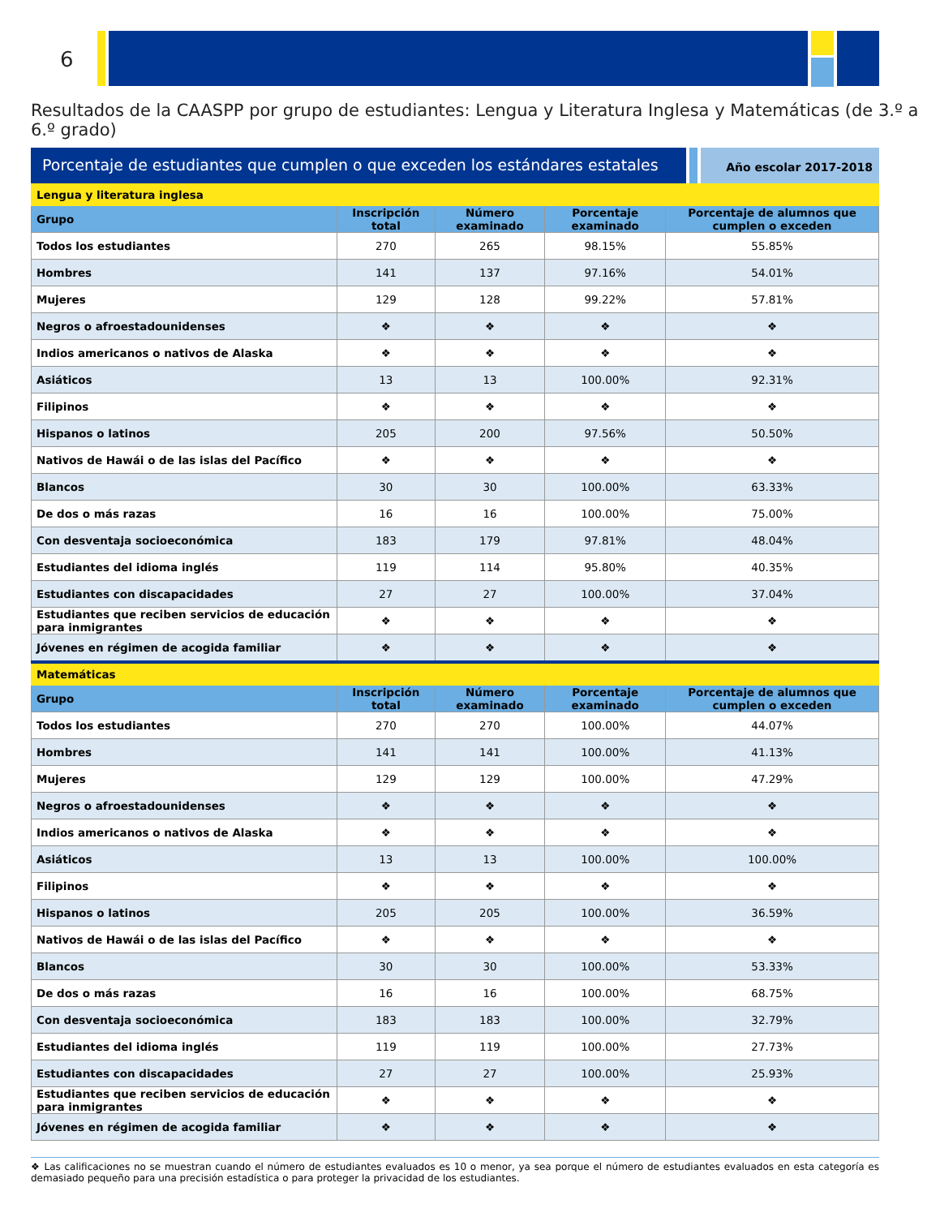6
Resultados de la CAASPP por grupo de estudiantes: Lengua y Literatura Inglesa y Matemáticas (de 3.º a 6.º grado)
Porcentaje de estudiantes que cumplen o que exceden los estándares estatales
Año escolar 2017-2018
| Lengua y literatura inglesa | | | | |
| Grupo | Inscripción total | Número examinado | Porcentaje examinado | Porcentaje de alumnos que cumplen o exceden |
| Todos los estudiantes | 270 | 265 | 98.15% | 55.85% |
| Hombres | 141 | 137 | 97.16% | 54.01% |
| Mujeres | 129 | 128 | 99.22% | 57.81% |
| Negros o afroestadounidenses | ❖ | ❖ | ❖ | ❖ |
| Indios americanos o nativos de Alaska | ❖ | ❖ | ❖ | ❖ |
| Asiáticos | 13 | 13 | 100.00% | 92.31% |
| Filipinos | ❖ | ❖ | ❖ | ❖ |
| Hispanos o latinos | 205 | 200 | 97.56% | 50.50% |
| Nativos de Hawái o de las islas del Pacífico | ❖ | ❖ | ❖ | ❖ |
| Blancos | 30 | 30 | 100.00% | 63.33% |
| De dos o más razas | 16 | 16 | 100.00% | 75.00% |
| Con desventaja socioeconómica | 183 | 179 | 97.81% | 48.04% |
| Estudiantes del idioma inglés | 119 | 114 | 95.80% | 40.35% |
| Estudiantes con discapacidades | 27 | 27 | 100.00% | 37.04% |
| Estudiantes que reciben servicios de educación para inmigrantes | ❖ | ❖ | ❖ | ❖ |
| Jóvenes en régimen de acogida familiar | ❖ | ❖ | ❖ | ❖ |
| Matemáticas | | | | |
| Grupo | Inscripción total | Número examinado | Porcentaje examinado | Porcentaje de alumnos que cumplen o exceden |
| Todos los estudiantes | 270 | 270 | 100.00% | 44.07% |
| Hombres | 141 | 141 | 100.00% | 41.13% |
| Mujeres | 129 | 129 | 100.00% | 47.29% |
| Negros o afroestadounidenses | ❖ | ❖ | ❖ | ❖ |
| Indios americanos o nativos de Alaska | ❖ | ❖ | ❖ | ❖ |
| Asiáticos | 13 | 13 | 100.00% | 100.00% |
| Filipinos | ❖ | ❖ | ❖ | ❖ |
| Hispanos o latinos | 205 | 205 | 100.00% | 36.59% |
| Nativos de Hawái o de las islas del Pacífico | ❖ | ❖ | ❖ | ❖ |
| Blancos | 30 | 30 | 100.00% | 53.33% |
| De dos o más razas | 16 | 16 | 100.00% | 68.75% |
| Con desventaja socioeconómica | 183 | 183 | 100.00% | 32.79% |
| Estudiantes del idioma inglés | 119 | 119 | 100.00% | 27.73% |
| Estudiantes con discapacidades | 27 | 27 | 100.00% | 25.93% |
| Estudiantes que reciben servicios de educación para inmigrantes | ❖ | ❖ | ❖ | ❖ |
| Jóvenes en régimen de acogida familiar | ❖ | ❖ | ❖ | ❖ |
❖ Las calificaciones no se muestran cuando el número de estudiantes evaluados es 10 o menor, ya sea porque el número de estudiantes evaluados en esta categoría es demasiado pequeño para una precisión estadística o para proteger la privacidad de los estudiantes.